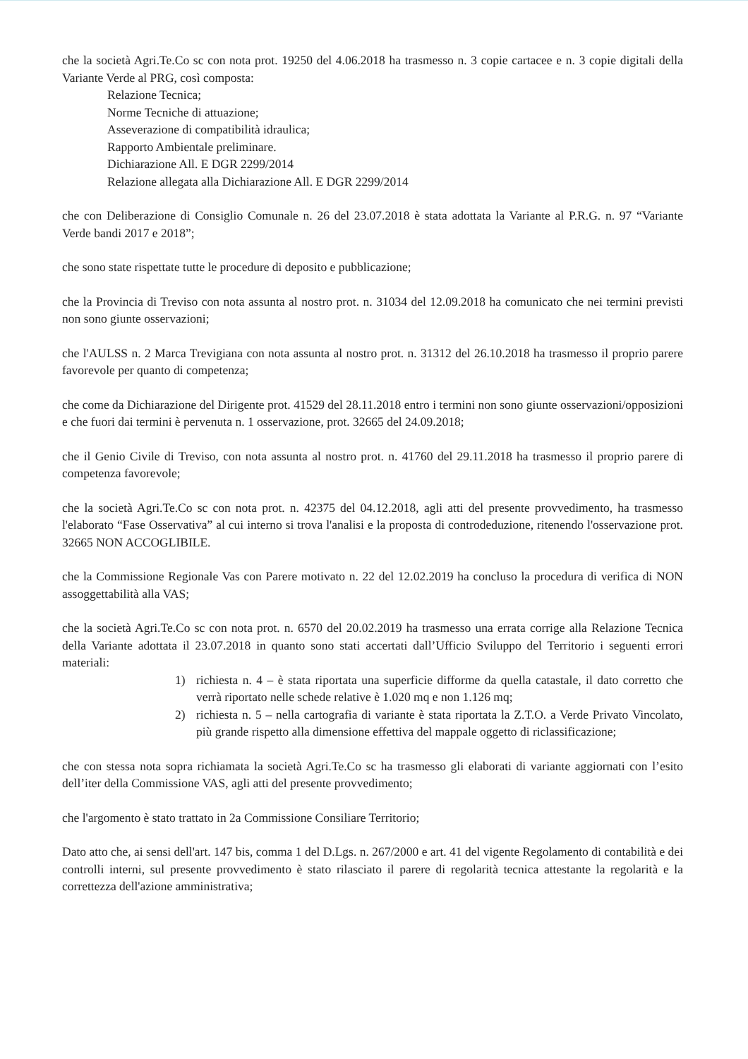che la società Agri.Te.Co sc con nota prot. 19250 del 4.06.2018 ha trasmesso n. 3 copie cartacee e n. 3 copie digitali della Variante Verde al PRG, così composta:
Relazione Tecnica;
Norme Tecniche di attuazione;
Asseverazione di compatibilità idraulica;
Rapporto Ambientale preliminare.
Dichiarazione All. E DGR 2299/2014
Relazione allegata alla Dichiarazione All. E DGR 2299/2014
che con Deliberazione di Consiglio Comunale n. 26 del 23.07.2018 è stata adottata la Variante al P.R.G. n. 97 “Variante Verde bandi 2017 e 2018”;
che sono state rispettate tutte le procedure di deposito e pubblicazione;
che la Provincia di Treviso con nota assunta al nostro prot. n. 31034 del 12.09.2018 ha comunicato che nei termini previsti non sono giunte osservazioni;
che l'AULSS n. 2 Marca Trevigiana con nota assunta al nostro prot. n. 31312 del 26.10.2018 ha trasmesso il proprio parere favorevole per quanto di competenza;
che come da Dichiarazione del Dirigente prot. 41529 del 28.11.2018 entro i termini non sono giunte osservazioni/opposizioni e che fuori dai termini è pervenuta n. 1 osservazione, prot. 32665 del 24.09.2018;
che il Genio Civile di Treviso, con nota assunta al nostro prot. n. 41760 del 29.11.2018 ha trasmesso il proprio parere di competenza favorevole;
che la società Agri.Te.Co sc con nota prot. n. 42375 del 04.12.2018, agli atti del presente provvedimento, ha trasmesso l'elaborato “Fase Osservativa” al cui interno si trova l'analisi e la proposta di controdeduzione, ritenendo l'osservazione prot. 32665 NON ACCOGLIBILE.
che la Commissione Regionale Vas con Parere motivato n. 22 del 12.02.2019 ha concluso la procedura di verifica di NON assoggettabilità alla VAS;
che la società Agri.Te.Co sc con nota prot. n. 6570 del 20.02.2019 ha trasmesso una errata corrige alla Relazione Tecnica della Variante adottata il 23.07.2018 in quanto sono stati accertati dall’Ufficio Sviluppo del Territorio i seguenti errori materiali:
1) richiesta n. 4 – è stata riportata una superficie difforme da quella catastale, il dato corretto che verrà riportato nelle schede relative è 1.020 mq e non 1.126 mq;
2) richiesta n. 5 – nella cartografia di variante è stata riportata la Z.T.O. a Verde Privato Vincolato, più grande rispetto alla dimensione effettiva del mappale oggetto di riclassificazione;
che con stessa nota sopra richiamata la società Agri.Te.Co sc ha trasmesso gli elaborati di variante aggiornati con l’esito dell’iter della Commissione VAS, agli atti del presente provvedimento;
che l'argomento è stato trattato in 2a Commissione Consiliare Territorio;
Dato atto che, ai sensi dell'art. 147 bis, comma 1 del D.Lgs. n. 267/2000 e art. 41 del vigente Regolamento di contabilità e dei controlli interni, sul presente provvedimento è stato rilasciato il parere di regolarità tecnica attestante la regolarità e la correttezza dell'azione amministrativa;